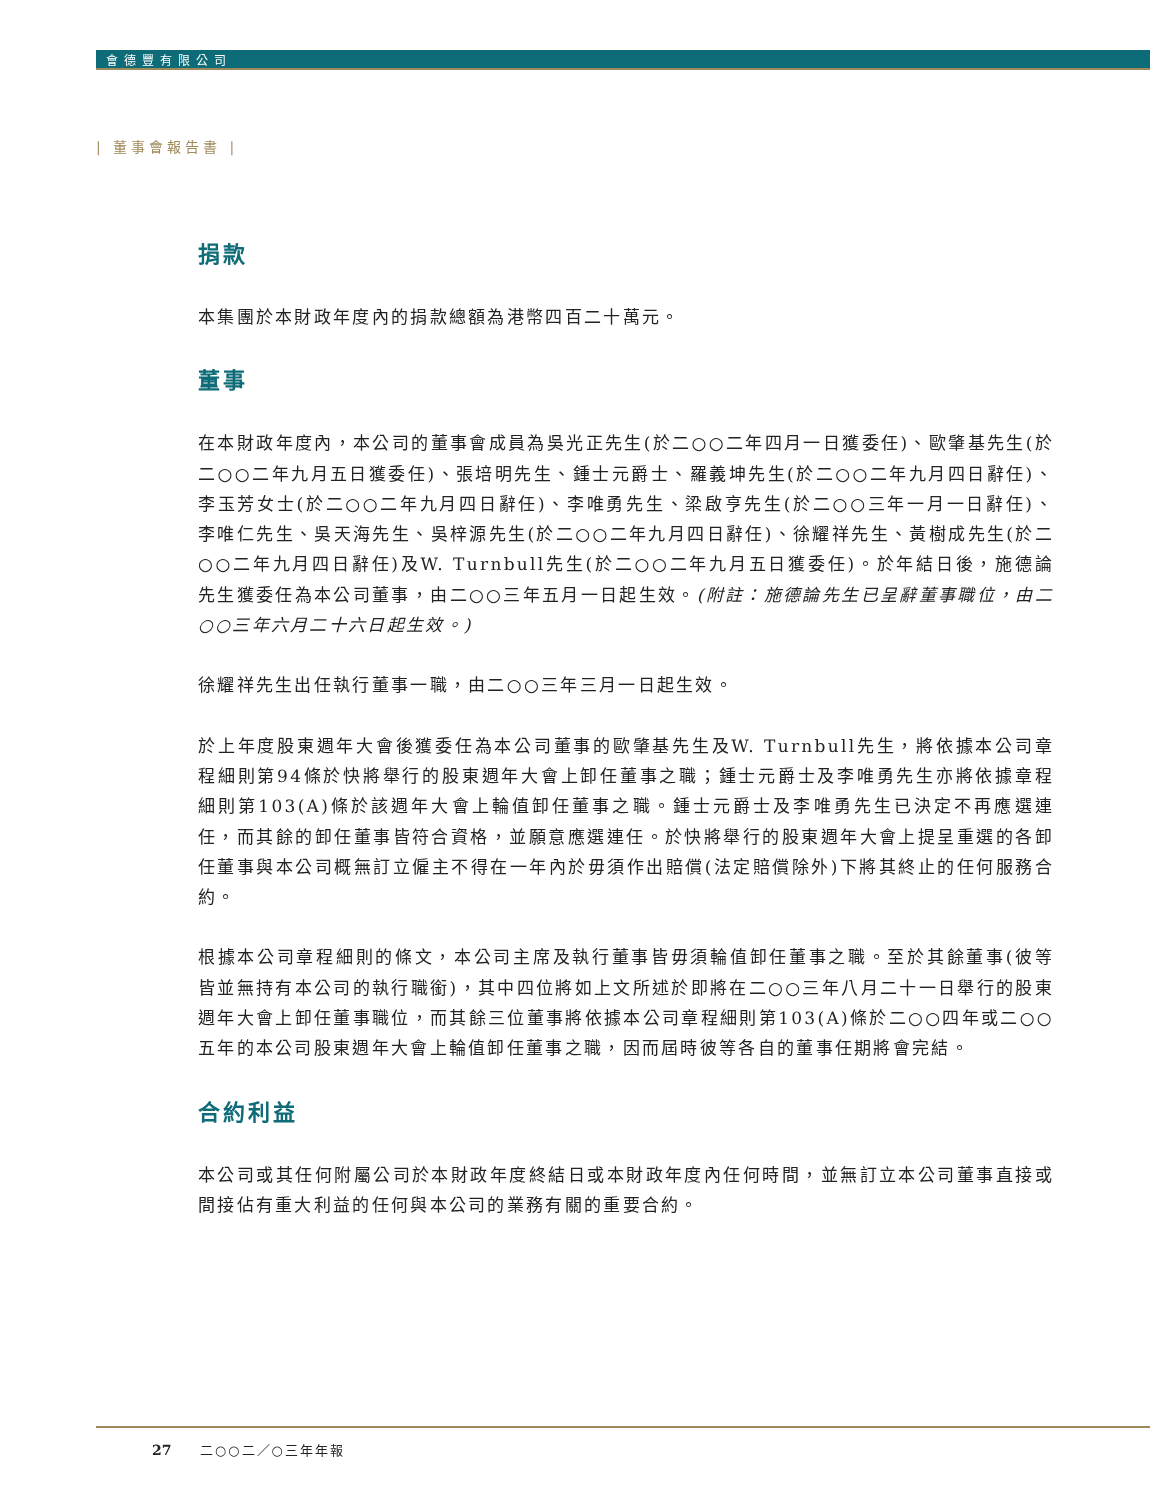會德豐有限公司
| 董事會報告書 |
捐款
本集團於本財政年度內的捐款總額為港幣四百二十萬元。
董事
在本財政年度內，本公司的董事會成員為吳光正先生(於二○○二年四月一日獲委任)、歐肇基先生(於二○○二年九月五日獲委任)、張培明先生、鍾士元爵士、羅義坤先生(於二○○二年九月四日辭任)、李玉芳女士(於二○○二年九月四日辭任)、李唯勇先生、梁啟亨先生(於二○○三年一月一日辭任)、李唯仁先生、吳天海先生、吳梓源先生(於二○○二年九月四日辭任)、徐耀祥先生、黃樹成先生(於二○○二年九月四日辭任)及W. Turnbull先生(於二○○二年九月五日獲委任)。於年結日後，施德論先生獲委任為本公司董事，由二○○三年五月一日起生效。(附註：施德論先生已呈辭董事職位，由二○○三年六月二十六日起生效。)
徐耀祥先生出任執行董事一職，由二○○三年三月一日起生效。
於上年度股東週年大會後獲委任為本公司董事的歐肇基先生及W. Turnbull先生，將依據本公司章程細則第94條於快將舉行的股東週年大會上卸任董事之職；鍾士元爵士及李唯勇先生亦將依據章程細則第103(A)條於該週年大會上輪值卸任董事之職。鍾士元爵士及李唯勇先生已決定不再應選連任，而其餘的卸任董事皆符合資格，並願意應選連任。於快將舉行的股東週年大會上提呈重選的各卸任董事與本公司概無訂立僱主不得在一年內於毋須作出賠償(法定賠償除外)下將其終止的任何服務合約。
根據本公司章程細則的條文，本公司主席及執行董事皆毋須輪值卸任董事之職。至於其餘董事(彼等皆並無持有本公司的執行職銜)，其中四位將如上文所述於即將在二○○三年八月二十一日舉行的股東週年大會上卸任董事職位，而其餘三位董事將依據本公司章程細則第103(A)條於二○○四年或二○○五年的本公司股東週年大會上輪值卸任董事之職，因而屆時彼等各自的董事任期將會完結。
合約利益
本公司或其任何附屬公司於本財政年度終結日或本財政年度內任何時間，並無訂立本公司董事直接或間接佔有重大利益的任何與本公司的業務有關的重要合約。
27 二○○二／○三年年報